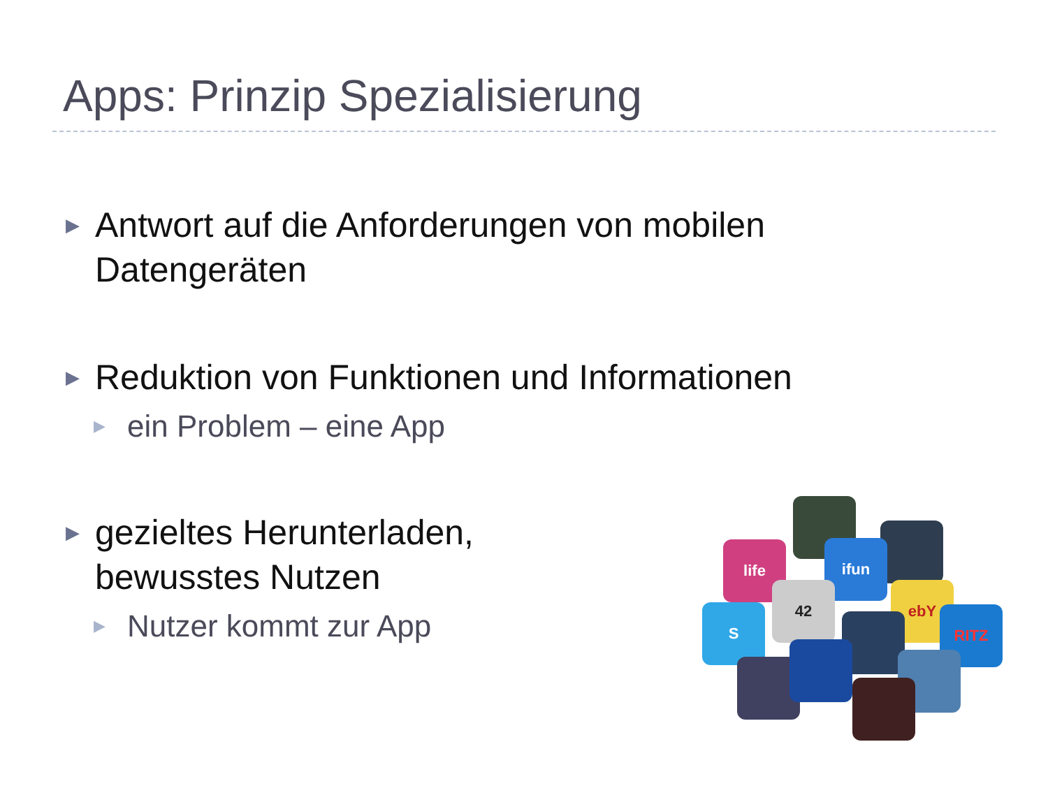Apps: Prinzip Spezialisierung
▶ Antwort auf die Anforderungen von mobilen Datengeräten
▶ Reduktion von Funktionen und Informationen
▶ ein Problem – eine App
▶ gezieltes Herunterladen, bewusstes Nutzen
▶ Nutzer kommt zur App
life ifun
42 ebY
S RITZ